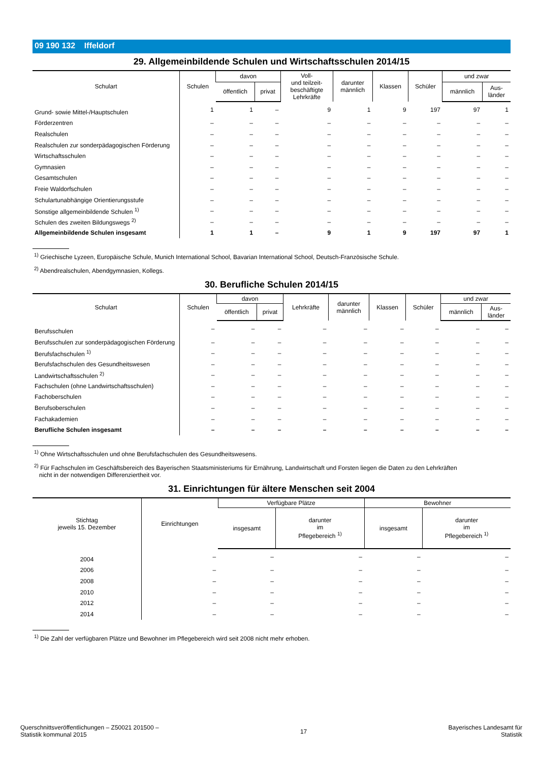09 190 132 Iffeldorf
29. Allgemeinbildende Schulen und Wirtschaftsschulen 2014/15
| Schulart | Schulen | davon | | Voll- und teilzeit- beschäftigte Lehrkräfte | darunter männlich | Klassen | Schüler | und zwar | |
| --- | --- | --- | --- | --- | --- | --- | --- | --- | --- |
| | | öffentlich | privat | | | | | männlich | Aus- länder |
| Grund- sowie Mittel-/Hauptschulen | 1 | 1 | – | 9 | 1 | 9 | 197 | 97 | 1 |
| Förderzentren | – | – | – | – | – | – | – | – | – |
| Realschulen | – | – | – | – | – | – | – | – | – |
| Realschulen zur sonderpädagogischen Förderung | – | – | – | – | – | – | – | – | – |
| Wirtschaftsschulen | – | – | – | – | – | – | – | – | – |
| Gymnasien | – | – | – | – | – | – | – | – | – |
| Gesamtschulen | – | – | – | – | – | – | – | – | – |
| Freie Waldorfschulen | – | – | – | – | – | – | – | – | – |
| Schulartunabhängige Orientierungsstufe | – | – | – | – | – | – | – | – | – |
| Sonstige allgemeinbildende Schulen <sup>1)</sup> | – | – | – | – | – | – | – | – | – |
| Schulen des zweiten Bildungswegs <sup>2)</sup> | – | – | – | – | – | – | – | – | – |
| Allgemeinbildende Schulen insgesamt | 1 | 1 | – | 9 | 1 | 9 | 197 | 97 | 1 |
<sup>1)</sup> Griechische Lyzeen, Europäische Schule, Munich International School, Bavarian International School, Deutsch-Französische Schule.
<sup>2)</sup> Abendrealschulen, Abendgymnasien, Kollegs.
30. Berufliche Schulen 2014/15
| Schulart | Schulen | davon | | Lehrkräfte | darunter männlich | Klassen | Schüler | und zwar | |
| --- | --- | --- | --- | --- | --- | --- | --- | --- | --- |
| | | öffentlich | privat | | | | | männlich | Aus- länder |
| Berufsschulen | – | – | – | – | – | – | – | – | – |
| Berufsschulen zur sonderpädagogischen Förderung | – | – | – | – | – | – | – | – | – |
| Berufsfachschulen <sup>1)</sup> | – | – | – | – | – | – | – | – | – |
| Berufsfachschulen des Gesundheitswesen | – | – | – | – | – | – | – | – | – |
| Landwirtschaftsschulen <sup>2)</sup> | – | – | – | – | – | – | – | – | – |
| Fachschulen (ohne Landwirtschaftsschulen) | – | – | – | – | – | – | – | – | – |
| Fachoberschulen | – | – | – | – | – | – | – | – | – |
| Berufsoberschulen | – | – | – | – | – | – | – | – | – |
| Fachakademien | – | – | – | – | – | – | – | – | – |
| Berufliche Schulen insgesamt | – | – | – | – | – | – | – | – | – |
<sup>1)</sup> Ohne Wirtschaftsschulen und ohne Berufsfachschulen des Gesundheitswesens.
<sup>2)</sup> Für Fachschulen im Geschäftsbereich des Bayerischen Staatsministeriums für Ernährung, Landwirtschaft und Forsten liegen die Daten zu den Lehrkräften
nicht in der notwendigen Differenziertheit vor.
31. Einrichtungen für ältere Menschen seit 2004
| Stichtag jeweils 15. Dezember | Einrichtungen | Verfügbare Plätze | | Bewohner | |
| --- | --- | --- | --- | --- | --- |
| | | insgesamt | darunter im Pflegebereich <sup>1)</sup> | insgesamt | darunter im Pflegebereich <sup>1)</sup> |
| 2004 | – | – | – | – | – |
| 2006 | – | – | – | – | – |
| 2008 | – | – | – | – | – |
| 2010 | – | – | – | – | – |
| 2012 | – | – | – | – | – |
| 2014 | – | – | – | – | – |
<sup>1)</sup> Die Zahl der verfügbaren Plätze und Bewohner im Pflegebereich wird seit 2008 nicht mehr erhoben.
Querschnittsveröffentlichungen – Z50021 201500 –
Statistik kommunal 2015
17
Bayerisches Landesamt für
Statistik